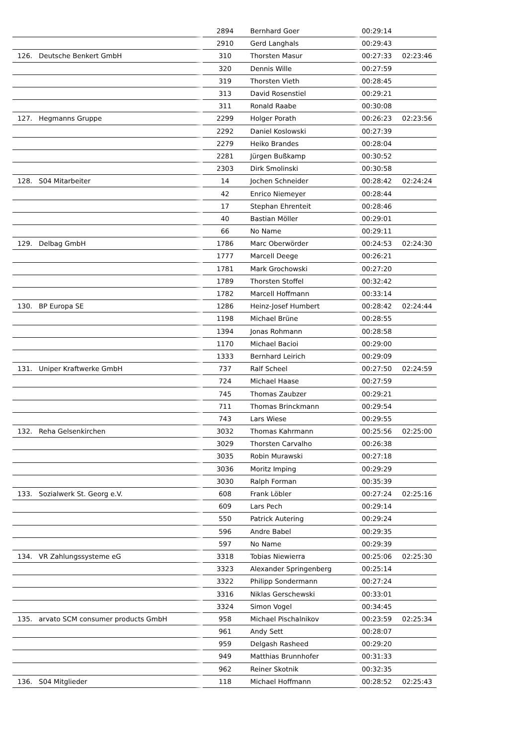| | | 2894 | Bernhard Goer | 00:29:14 | |
| | | 2910 | Gerd Langhals | 00:29:43 | |
| 126. | Deutsche Benkert GmbH | 310 | Thorsten Masur | 00:27:33 | 02:23:46 |
| | | 320 | Dennis Wille | 00:27:59 | |
| | | 319 | Thorsten Vieth | 00:28:45 | |
| | | 313 | David Rosenstiel | 00:29:21 | |
| | | 311 | Ronald Raabe | 00:30:08 | |
| 127. | Hegmanns Gruppe | 2299 | Holger Porath | 00:26:23 | 02:23:56 |
| | | 2292 | Daniel Koslowski | 00:27:39 | |
| | | 2279 | Heiko Brandes | 00:28:04 | |
| | | 2281 | Jürgen Bußkamp | 00:30:52 | |
| | | 2303 | Dirk Smolinski | 00:30:58 | |
| 128. | S04 Mitarbeiter | 14 | Jochen Schneider | 00:28:42 | 02:24:24 |
| | | 42 | Enrico Niemeyer | 00:28:44 | |
| | | 17 | Stephan Ehrenteit | 00:28:46 | |
| | | 40 | Bastian Möller | 00:29:01 | |
| | | 66 | No Name | 00:29:11 | |
| 129. | Delbag GmbH | 1786 | Marc Oberwörder | 00:24:53 | 02:24:30 |
| | | 1777 | Marcell Deege | 00:26:21 | |
| | | 1781 | Mark Grochowski | 00:27:20 | |
| | | 1789 | Thorsten Stoffel | 00:32:42 | |
| | | 1782 | Marcell Hoffmann | 00:33:14 | |
| 130. | BP Europa SE | 1286 | Heinz-Josef Humbert | 00:28:42 | 02:24:44 |
| | | 1198 | Michael Brüne | 00:28:55 | |
| | | 1394 | Jonas Rohmann | 00:28:58 | |
| | | 1170 | Michael Bacioi | 00:29:00 | |
| | | 1333 | Bernhard Leirich | 00:29:09 | |
| 131. | Uniper Kraftwerke GmbH | 737 | Ralf Scheel | 00:27:50 | 02:24:59 |
| | | 724 | Michael Haase | 00:27:59 | |
| | | 745 | Thomas Zaubzer | 00:29:21 | |
| | | 711 | Thomas Brinckmann | 00:29:54 | |
| | | 743 | Lars Wiese | 00:29:55 | |
| 132. | Reha Gelsenkirchen | 3032 | Thomas Kahrmann | 00:25:56 | 02:25:00 |
| | | 3029 | Thorsten Carvalho | 00:26:38 | |
| | | 3035 | Robin Murawski | 00:27:18 | |
| | | 3036 | Moritz Imping | 00:29:29 | |
| | | 3030 | Ralph Forman | 00:35:39 | |
| 133. | Sozialwerk St. Georg e.V. | 608 | Frank Löbler | 00:27:24 | 02:25:16 |
| | | 609 | Lars Pech | 00:29:14 | |
| | | 550 | Patrick Autering | 00:29:24 | |
| | | 596 | Andre Babel | 00:29:35 | |
| | | 597 | No Name | 00:29:39 | |
| 134. | VR Zahlungssysteme eG | 3318 | Tobias Niewierra | 00:25:06 | 02:25:30 |
| | | 3323 | Alexander Springenberg | 00:25:14 | |
| | | 3322 | Philipp Sondermann | 00:27:24 | |
| | | 3316 | Niklas Gerschewski | 00:33:01 | |
| | | 3324 | Simon Vogel | 00:34:45 | |
| 135. | arvato SCM consumer products GmbH | 958 | Michael Pischalnikov | 00:23:59 | 02:25:34 |
| | | 961 | Andy Sett | 00:28:07 | |
| | | 959 | Delgash Rasheed | 00:29:20 | |
| | | 949 | Matthias Brunnhofer | 00:31:33 | |
| | | 962 | Reiner Skotnik | 00:32:35 | |
| 136. | S04 Mitglieder | 118 | Michael Hoffmann | 00:28:52 | 02:25:43 |